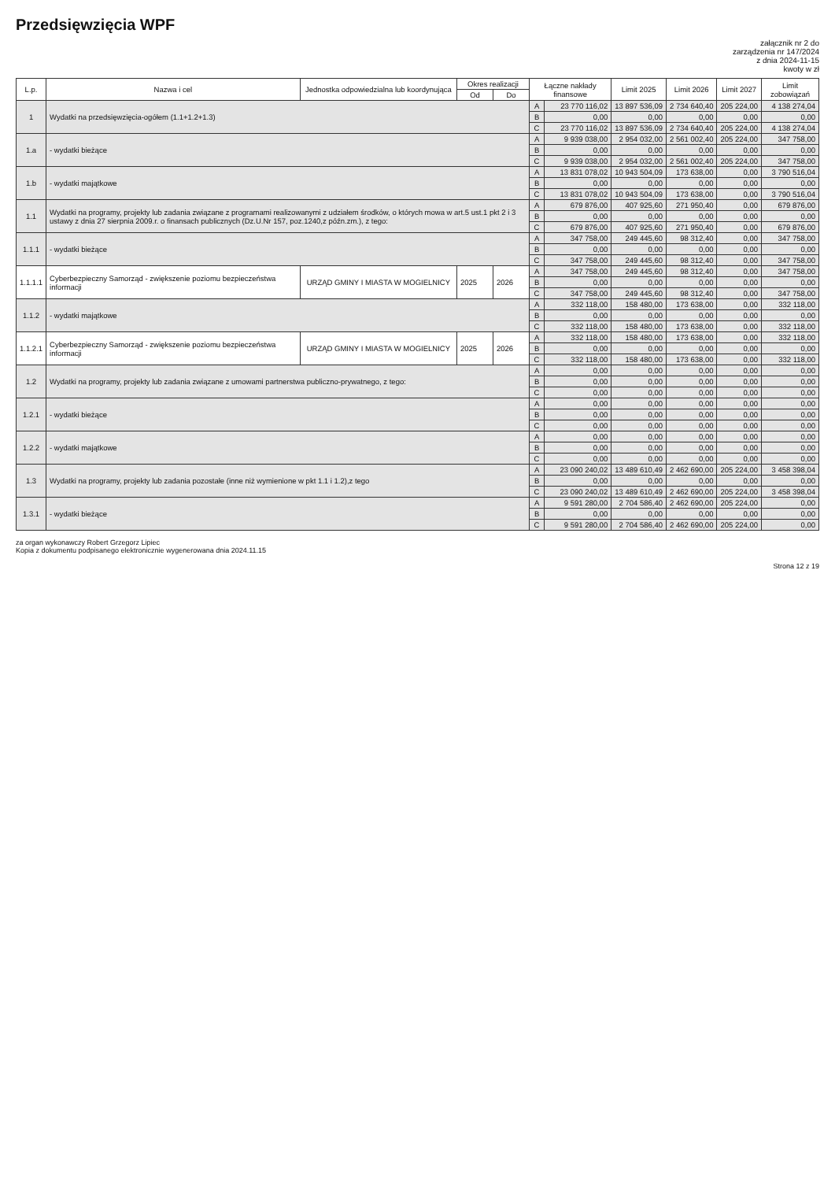Przedsięwzięcia WPF
załącznik nr 2 do
zarządzenia nr 147/2024
z dnia 2024-11-15
kwoty w zł
| L.p. | Nazwa i cel | Jednostka odpowiedzialna lub koordynująca | Okres realizacji | | Łączne nakłady finansowe | | Limit 2025 | Limit 2026 | Limit 2027 | Limit zobowiązań |
| --- | --- | --- | --- | --- | --- | --- | --- | --- | --- | --- |
| | | | Od | Do | | | | | | |
| 1 | Wydatki na przedsięwzięcia-ogółem (1.1+1.2+1.3) | | | | A | 23 770 116,02 | 13 897 536,09 | 2 734 640,40 | 205 224,00 | 4 138 274,04 |
| | | | | | B | 0,00 | 0,00 | 0,00 | 0,00 | 0,00 |
| | | | | | C | 23 770 116,02 | 13 897 536,09 | 2 734 640,40 | 205 224,00 | 4 138 274,04 |
| 1.a | - wydatki bieżące | | | | A | 9 939 038,00 | 2 954 032,00 | 2 561 002,40 | 205 224,00 | 347 758,00 |
| | | | | | B | 0,00 | 0,00 | 0,00 | 0,00 | 0,00 |
| | | | | | C | 9 939 038,00 | 2 954 032,00 | 2 561 002,40 | 205 224,00 | 347 758,00 |
| 1.b | - wydatki majątkowe | | | | A | 13 831 078,02 | 10 943 504,09 | 173 638,00 | 0,00 | 3 790 516,04 |
| | | | | | B | 0,00 | 0,00 | 0,00 | 0,00 | 0,00 |
| | | | | | C | 13 831 078,02 | 10 943 504,09 | 173 638,00 | 0,00 | 3 790 516,04 |
| 1.1 | Wydatki na programy, projekty lub zadania związane z programami realizowanymi z udziałem środków, o których mowa w art.5 ust.1 pkt 2 i 3 ustawy z dnia 27 sierpnia 2009.r. o finansach publicznych (Dz.U.Nr 157, poz.1240,z późn.zm.), z tego: | | | | A | 679 876,00 | 407 925,60 | 271 950,40 | 0,00 | 679 876,00 |
| | | | | | B | 0,00 | 0,00 | 0,00 | 0,00 | 0,00 |
| | | | | | C | 679 876,00 | 407 925,60 | 271 950,40 | 0,00 | 679 876,00 |
| 1.1.1 | - wydatki bieżące | | | | A | 347 758,00 | 249 445,60 | 98 312,40 | 0,00 | 347 758,00 |
| | | | | | B | 0,00 | 0,00 | 0,00 | 0,00 | 0,00 |
| | | | | | C | 347 758,00 | 249 445,60 | 98 312,40 | 0,00 | 347 758,00 |
| 1.1.1.1 | Cyberbezpieczny Samorząd - zwiększenie poziomu bezpieczeństwa informacji | URZĄD GMINY I MIASTA W MOGIELNICY | 2025 | 2026 | A | 347 758,00 | 249 445,60 | 98 312,40 | 0,00 | 347 758,00 |
| | | | | | B | 0,00 | 0,00 | 0,00 | 0,00 | 0,00 |
| | | | | | C | 347 758,00 | 249 445,60 | 98 312,40 | 0,00 | 347 758,00 |
| 1.1.2 | - wydatki majątkowe | | | | A | 332 118,00 | 158 480,00 | 173 638,00 | 0,00 | 332 118,00 |
| | | | | | B | 0,00 | 0,00 | 0,00 | 0,00 | 0,00 |
| | | | | | C | 332 118,00 | 158 480,00 | 173 638,00 | 0,00 | 332 118,00 |
| 1.1.2.1 | Cyberbezpieczny Samorząd - zwiększenie poziomu bezpieczeństwa informacji | URZĄD GMINY I MIASTA W MOGIELNICY | 2025 | 2026 | A | 332 118,00 | 158 480,00 | 173 638,00 | 0,00 | 332 118,00 |
| | | | | | B | 0,00 | 0,00 | 0,00 | 0,00 | 0,00 |
| | | | | | C | 332 118,00 | 158 480,00 | 173 638,00 | 0,00 | 332 118,00 |
| 1.2 | Wydatki na programy, projekty lub zadania związane z umowami partnerstwa publiczno-prywatnego, z tego: | | | | A | 0,00 | 0,00 | 0,00 | 0,00 | 0,00 |
| | | | | | B | 0,00 | 0,00 | 0,00 | 0,00 | 0,00 |
| | | | | | C | 0,00 | 0,00 | 0,00 | 0,00 | 0,00 |
| 1.2.1 | - wydatki bieżące | | | | A | 0,00 | 0,00 | 0,00 | 0,00 | 0,00 |
| | | | | | B | 0,00 | 0,00 | 0,00 | 0,00 | 0,00 |
| | | | | | C | 0,00 | 0,00 | 0,00 | 0,00 | 0,00 |
| 1.2.2 | - wydatki majątkowe | | | | A | 0,00 | 0,00 | 0,00 | 0,00 | 0,00 |
| | | | | | B | 0,00 | 0,00 | 0,00 | 0,00 | 0,00 |
| | | | | | C | 0,00 | 0,00 | 0,00 | 0,00 | 0,00 |
| 1.3 | Wydatki na programy, projekty lub zadania pozostałe (inne niż wymienione w pkt 1.1 i 1.2),z tego | | | | A | 23 090 240,02 | 13 489 610,49 | 2 462 690,00 | 205 224,00 | 3 458 398,04 |
| | | | | | B | 0,00 | 0,00 | 0,00 | 0,00 | 0,00 |
| | | | | | C | 23 090 240,02 | 13 489 610,49 | 2 462 690,00 | 205 224,00 | 3 458 398,04 |
| 1.3.1 | - wydatki bieżące | | | | A | 9 591 280,00 | 2 704 586,40 | 2 462 690,00 | 205 224,00 | 0,00 |
| | | | | | B | 0,00 | 0,00 | 0,00 | 0,00 | 0,00 |
| | | | | | C | 9 591 280,00 | 2 704 586,40 | 2 462 690,00 | 205 224,00 | 0,00 |
za organ wykonawczy Robert Grzegorz Lipiec
Kopia z dokumentu podpisanego elektronicznie wygenerowana dnia 2024.11.15
Strona 12 z 19